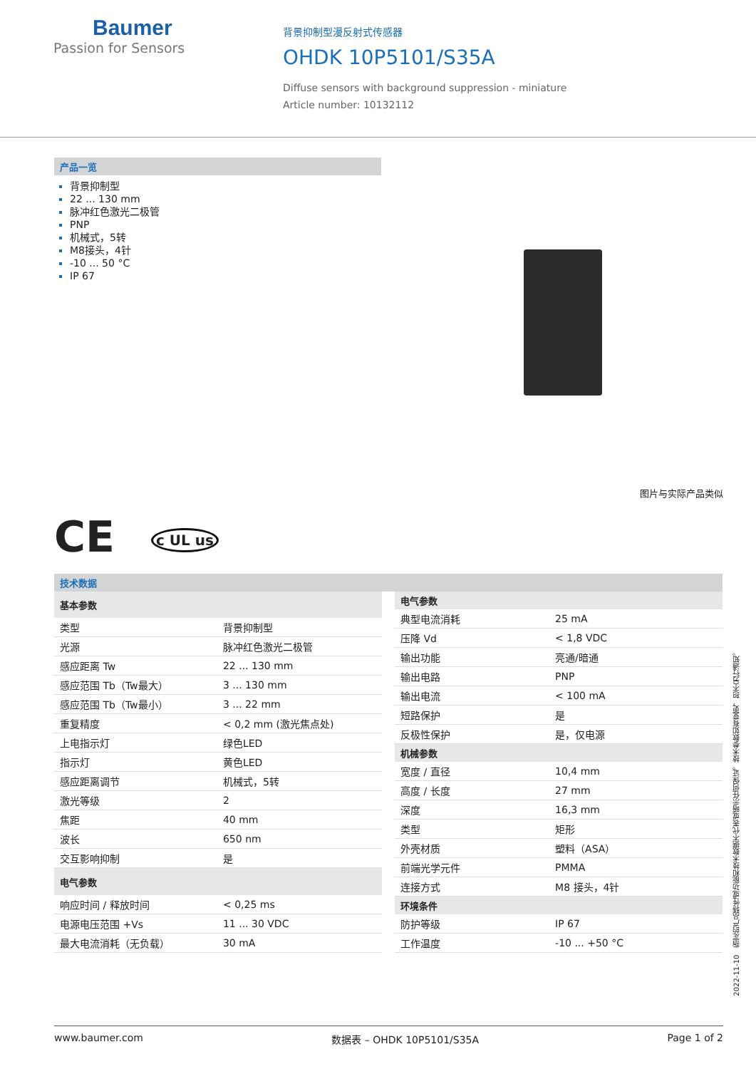Baumer
Passion for Sensors
背景抑制型漫反射式传感器
OHDK 10P5101/S35A
Diffuse sensors with background suppression - miniature
Article number: 10132112
产品一览
背景抑制型
22 ... 130 mm
脉冲红色激光二极管
PNP
机械式，5转
M8接头，4针
-10 ... 50 °C
IP 67
图片与实际产品类似
CE c UL us
技术数据
| 基本参数 | |
| --- | --- |
| 类型 | 背景抑制型 |
| 光源 | 脉冲红色激光二极管 |
| 感应距离 Tw | 22 ... 130 mm |
| 感应范围 Tb（Tw最大） | 3 ... 130 mm |
| 感应范围 Tb（Tw最小） | 3 ... 22 mm |
| 重复精度 | < 0,2 mm (激光焦点处) |
| 上电指示灯 | 绿色LED |
| 指示灯 | 黄色LED |
| 感应距离调节 | 机械式，5转 |
| 激光等级 | 2 |
| 焦距 | 40 mm |
| 波长 | 650 nm |
| 交互影响抑制 | 是 |
| 电气参数 | |
| 响应时间 / 释放时间 | < 0,25 ms |
| 电源电压范围 +Vs | 11 ... 30 VDC |
| 最大电流消耗（无负载） | 30 mA |
| 电气参数 | |
| --- | --- |
| 典型电流消耗 | 25 mA |
| 压降 Vd | < 1,8 VDC |
| 输出功能 | 亮通/暗通 |
| 输出电路 | PNP |
| 输出电流 | < 100 mA |
| 短路保护 | 是 |
| 反极性保护 | 是，仅电源 |
| 机械参数 | |
| 宽度 / 直径 | 10,4 mm |
| 高度 / 长度 | 27 mm |
| 深度 | 16,3 mm |
| 类型 | 矩形 |
| 外壳材质 | 塑料（ASA） |
| 前端光学元件 | PMMA |
| 连接方式 | M8 接头，4针 |
| 环境条件 | |
| 防护等级 | IP 67 |
| 工作温度 | -10 ... +50 °C |
2022-11-10 指定的产品特性或功能和技术数据不代表或暗示任何保证。技术参数如有变更，恕不另行通知。
www.baumer.com 数据表 – OHDK 10P5101/S35A Page 1 of 2